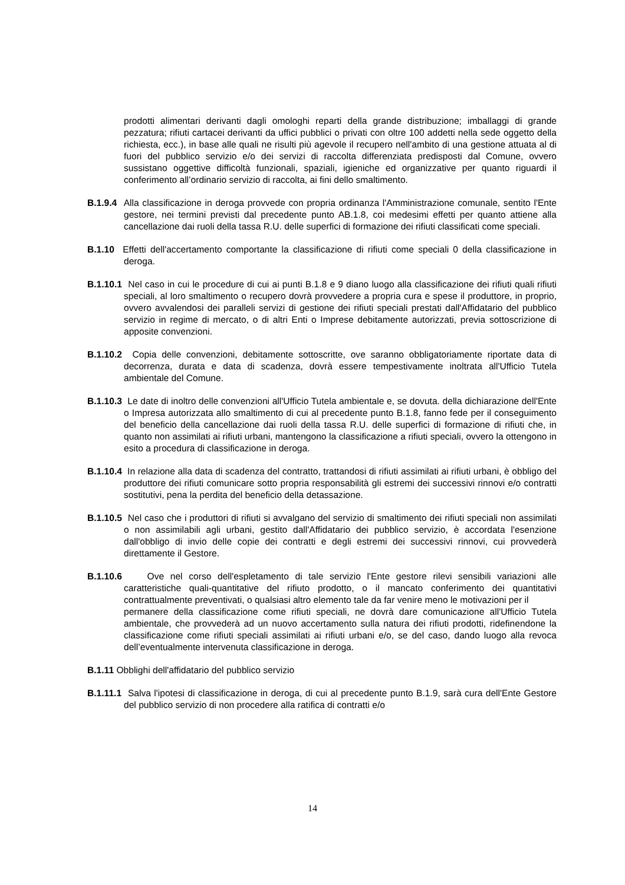prodotti alimentari derivanti dagli omologhi reparti della grande distribuzione; imballaggi di grande pezzatura; rifiuti cartacei derivanti da uffici pubblici o privati con oltre 100 addetti nella sede oggetto della richiesta, ecc.), in base alle quali ne risulti più agevole il recupero nell'ambito di una gestione attuata al di fuori del pubblico servizio e/o dei servizi di raccolta differenziata predisposti dal Comune, ovvero sussistano oggettive difficoltà funzionali, spaziali, igieniche ed organizzative per quanto riguardi il conferimento all’ordinario servizio di raccolta, ai fini dello smaltimento.
B.1.9.4 Alla classificazione in deroga provvede con propria ordinanza l'Amministrazione comunale, sentito l'Ente gestore, nei termini previsti dal precedente punto AB.1.8, coi medesimi effetti per quanto attiene alla cancellazione dai ruoli della tassa R.U. delle superfici di formazione dei rifiuti classificati come speciali.
B.1.10 Effetti dell'accertamento comportante la classificazione di rifiuti come speciali 0 della classificazione in deroga.
B.1.10.1 Nel caso in cui le procedure di cui ai punti B.1.8 e 9 diano luogo alla classificazione dei rifiuti quali rifiuti speciali, al loro smaltimento o recupero dovrà provvedere a propria cura e spese il produttore, in proprio, ovvero avvalendosi dei paralleli servizi di gestione dei rifiuti speciali prestati dall'Affidatario del pubblico servizio in regime di mercato, o di altri Enti o Imprese debitamente autorizzati, previa sottoscrizione di apposite convenzioni.
B.1.10.2 Copia delle convenzioni, debitamente sottoscritte, ove saranno obbligatoriamente riportate data di decorrenza, durata e data di scadenza, dovrà essere tempestivamente inoltrata all'Ufficio Tutela ambientale del Comune.
B.1.10.3 Le date di inoltro delle convenzioni all'Ufficio Tutela ambientale e, se dovuta. della dichiarazione dell'Ente o Impresa autorizzata allo smaltimento di cui al precedente punto B.1.8, fanno fede per il conseguimento del beneficio della cancellazione dai ruoli della tassa R.U. delle superfici di formazione di rifiuti che, in quanto non assimilati ai rifiuti urbani, mantengono la classificazione a rifiuti speciali, ovvero la ottengono in esito a procedura di classificazione in deroga.
B.1.10.4 In relazione alla data di scadenza del contratto, trattandosi di rifiuti assimilati ai rifiuti urbani, è obbligo del produttore dei rifiuti comunicare sotto propria responsabilità gli estremi dei successivi rinnovi e/o contratti sostitutivi, pena la perdita del beneficio della detassazione.
B.1.10.5 Nel caso che i produttori di rifiuti si avvalgano del servizio di smaltimento dei rifiuti speciali non assimilati o non assimilabili agli urbani, gestito dall'Affidatario dei pubblico servizio, è accordata l'esenzione dall'obbligo di invio delle copie dei contratti e degli estremi dei successivi rinnovi, cui provvederà direttamente il Gestore.
B.1.10.6 Ove nel corso dell'espletamento di tale servizio l'Ente gestore rilevi sensibili variazioni alle caratteristiche quali-quantitative del rifiuto prodotto, o il mancato conferimento dei quantitativi contrattualmente preventivati, o qualsiasi altro elemento tale da far venire meno le motivazioni per il
permanere della classificazione come rifiuti speciali, ne dovrà dare comunicazione all'Ufficio Tutela ambientale, che provvederà ad un nuovo accertamento sulla natura dei rifiuti prodotti, ridefinendone la classificazione come rifiuti speciali assimilati ai rifiuti urbani e/o, se del caso, dando luogo alla revoca dell’eventualmente intervenuta classificazione in deroga.
B.1.11 Obblighi dell'affidatario del pubblico servizio
B.1.11.1 Salva l'ipotesi di classificazione in deroga, di cui al precedente punto B.1.9, sarà cura dell'Ente Gestore del pubblico servizio di non procedere alla ratifica di contratti e/o
14